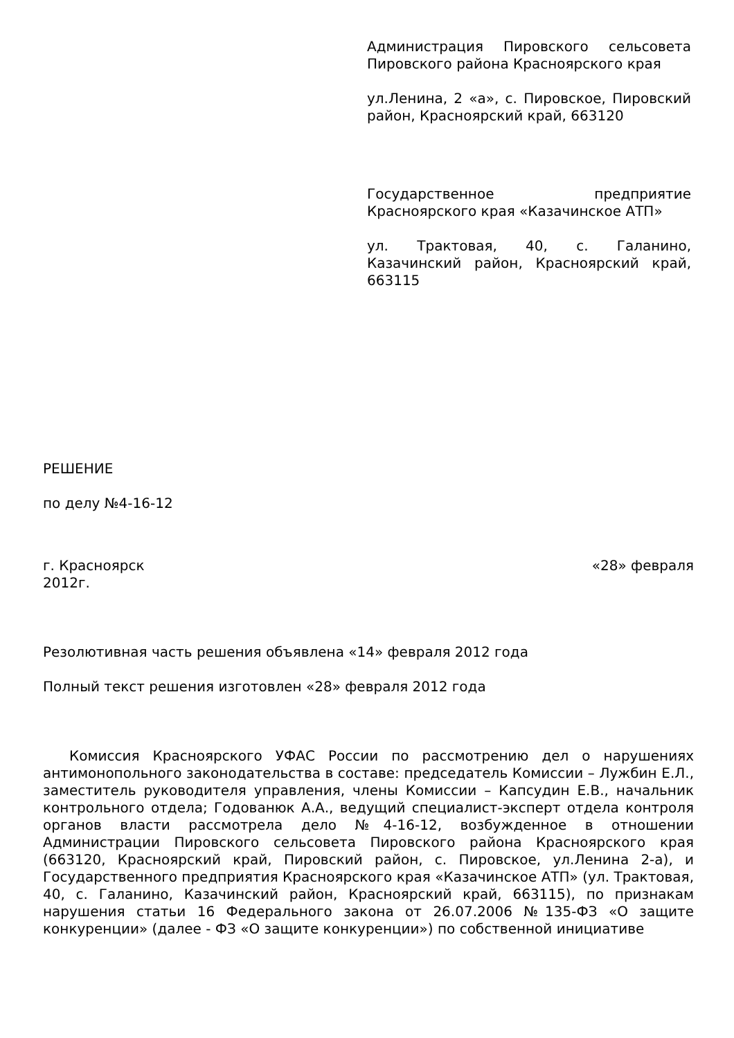Администрация Пировского сельсовета Пировского района Красноярского края
ул.Ленина, 2 «а», с. Пировское, Пировский район, Красноярский край, 663120
Государственное предприятие Красноярского края «Казачинское АТП»
ул. Трактовая, 40, с. Галанино, Казачинский район, Красноярский край, 663115
РЕШЕНИЕ
по делу №4-16-12
г. Красноярск «28» февраля
2012г.
Резолютивная часть решения объявлена «14» февраля 2012 года
Полный текст решения изготовлен «28» февраля 2012 года
Комиссия Красноярского УФАС России по рассмотрению дел о нарушениях антимонопольного законодательства в составе: председатель Комиссии – Лужбин Е.Л., заместитель руководителя управления, члены Комиссии – Капсудин Е.В., начальник контрольного отдела; Годованюк А.А., ведущий специалист-эксперт отдела контроля органов власти рассмотрела дело №4-16-12, возбужденное в отношении Администрации Пировского сельсовета Пировского района Красноярского края (663120, Красноярский край, Пировский район, с. Пировское, ул.Ленина 2-а), и Государственного предприятия Красноярского края «Казачинское АТП» (ул. Трактовая, 40, с. Галанино, Казачинский район, Красноярский край, 663115), по признакам нарушения статьи 16 Федерального закона от 26.07.2006 №135-ФЗ «О защите конкуренции» (далее - ФЗ «О защите конкуренции») по собственной инициативе